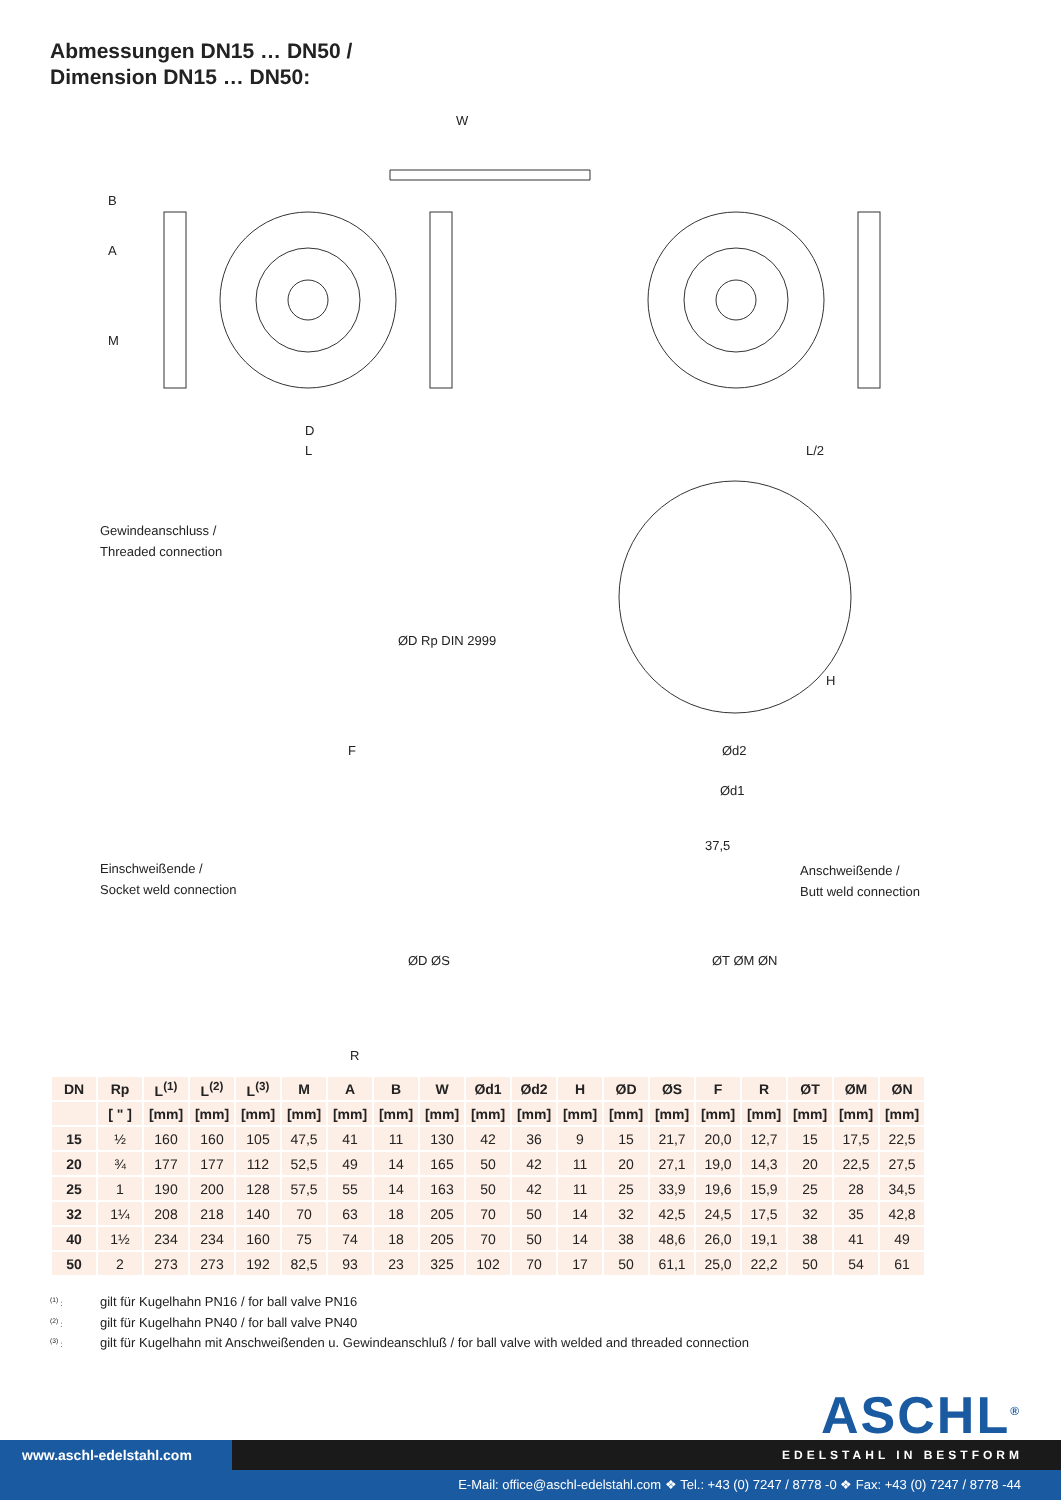Abmessungen DN15 … DN50 /
Dimension DN15 … DN50:
W
D
L L/2
B
A
M
Gewindeanschluss /
Threaded connection
ØD Rp DIN 2999
F Ød2
Ød1
H
Einschweißende /
Socket weld connection
ØD ØS
R
37,5
Anschweißende /
Butt weld connection
ØT ØM ØN
| DN | Rp | L<sup>(1)</sup> | L<sup>(2)</sup> | L<sup>(3)</sup> | M | A | B | W | Ød1 | Ød2 | H | ØD | ØS | F | R | ØT | ØM | ØN |
| --- | --- | --- | --- | --- | --- | --- | --- | --- | --- | --- | --- | --- | --- | --- | --- | --- | --- | --- |
| | [ " ] | [mm] | [mm] | [mm] | [mm] | [mm] | [mm] | [mm] | [mm] | [mm] | [mm] | [mm] | [mm] | [mm] | [mm] | [mm] | [mm] | [mm] |
| 15 | ½ | 160 | 160 | 105 | 47,5 | 41 | 11 | 130 | 42 | 36 | 9 | 15 | 21,7 | 20,0 | 12,7 | 15 | 17,5 | 22,5 |
| 20 | ¾ | 177 | 177 | 112 | 52,5 | 49 | 14 | 165 | 50 | 42 | 11 | 20 | 27,1 | 19,0 | 14,3 | 20 | 22,5 | 27,5 |
| 25 | 1 | 190 | 200 | 128 | 57,5 | 55 | 14 | 163 | 50 | 42 | 11 | 25 | 33,9 | 19,6 | 15,9 | 25 | 28 | 34,5 |
| 32 | 1¼ | 208 | 218 | 140 | 70 | 63 | 18 | 205 | 70 | 50 | 14 | 32 | 42,5 | 24,5 | 17,5 | 32 | 35 | 42,8 |
| 40 | 1½ | 234 | 234 | 160 | 75 | 74 | 18 | 205 | 70 | 50 | 14 | 38 | 48,6 | 26,0 | 19,1 | 38 | 41 | 49 |
| 50 | 2 | 273 | 273 | 192 | 82,5 | 93 | 23 | 325 | 102 | 70 | 17 | 50 | 61,1 | 25,0 | 22,2 | 50 | 54 | 61 |
<sup>(1)</sup> : gilt für Kugelhahn PN16 / for ball valve PN16
<sup>(2)</sup> : gilt für Kugelhahn PN40 / for ball valve PN40
<sup>(3)</sup> : gilt für Kugelhahn mit Anschweißenden u. Gewindeanschluß / for ball valve with welded and threaded connection
ASCHL<sup>®</sup>
www.aschl-edelstahl.com
EDELSTAHL IN BESTFORM
E-Mail: office@aschl-edelstahl.com ❖ Tel.: +43 (0) 7247 / 8778 -0 ❖ Fax: +43 (0) 7247 / 8778 -44